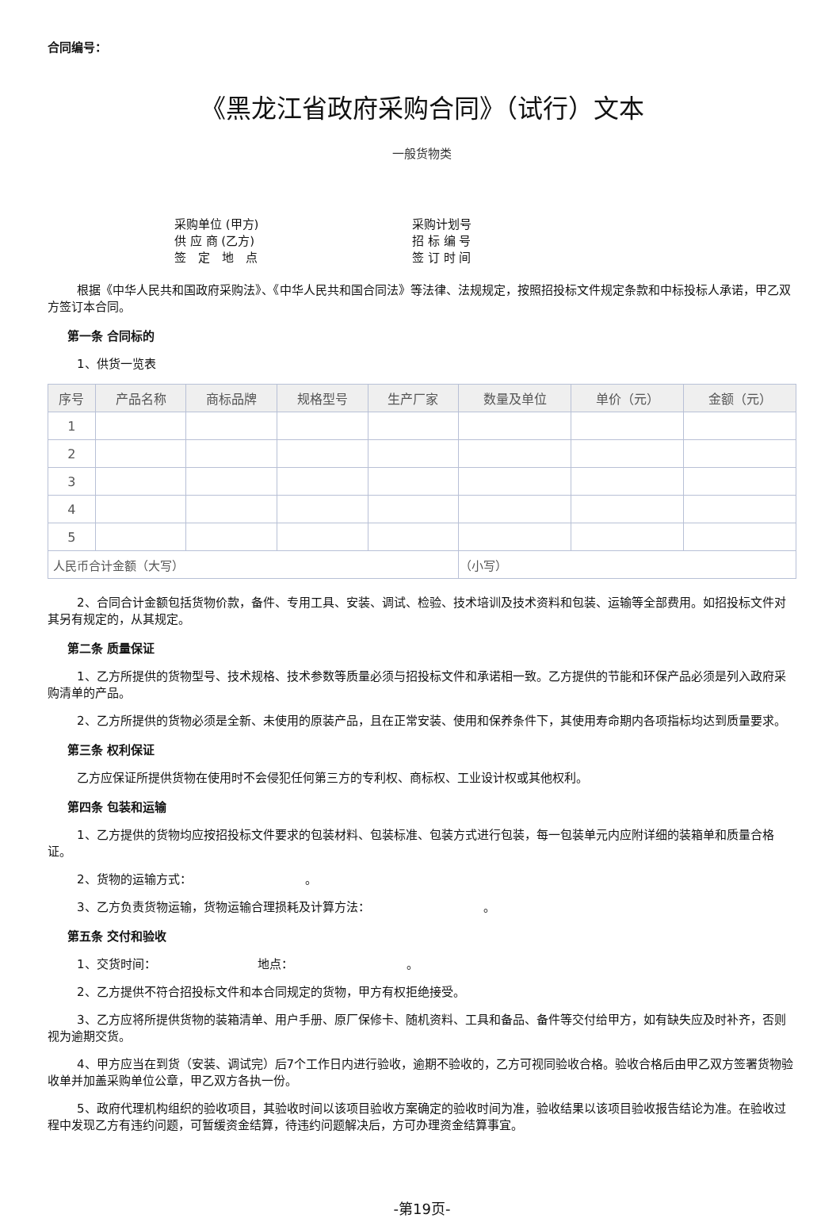合同编号：
《黑龙江省政府采购合同》（试行）文本
一般货物类
采购单位 (甲方) 采购计划号 供 应 商 (乙方) 招 标 编 号 签　定　地　点 签 订 时 间
根据《中华人民共和国政府采购法》、《中华人民共和国合同法》等法律、法规规定，按照招投标文件规定条款和中标投标人承诺，甲乙双方签订本合同。
第一条 合同标的
1、供货一览表
| 序号 | 产品名称 | 商标品牌 | 规格型号 | 生产厂家 | 数量及单位 | 单价（元） | 金额（元） |
| --- | --- | --- | --- | --- | --- | --- | --- |
| 1 | | | | | | | |
| 2 | | | | | | | |
| 3 | | | | | | | |
| 4 | | | | | | | |
| 5 | | | | | | | |
| 人民币合计金额（大写） | | | | | （小写） | | |
2、合同合计金额包括货物价款，备件、专用工具、安装、调试、检验、技术培训及技术资料和包装、运输等全部费用。如招投标文件对其另有规定的，从其规定。
第二条 质量保证
1、乙方所提供的货物型号、技术规格、技术参数等质量必须与招投标文件和承诺相一致。乙方提供的节能和环保产品必须是列入政府采购清单的产品。
2、乙方所提供的货物必须是全新、未使用的原装产品，且在正常安装、使用和保养条件下，其使用寿命期内各项指标均达到质量要求。
第三条 权利保证
乙方应保证所提供货物在使用时不会侵犯任何第三方的专利权、商标权、工业设计权或其他权利。
第四条 包装和运输
1、乙方提供的货物均应按招投标文件要求的包装材料、包装标准、包装方式进行包装，每一包装单元内应附详细的装箱单和质量合格证。
2、货物的运输方式：　　　　　　　　　　。
3、乙方负责货物运输，货物运输合理损耗及计算方法：　　　　　　　　　　。
第五条 交付和验收
1、交货时间：　　　　　　　　　地点：　　　　　　　　　　。
2、乙方提供不符合招投标文件和本合同规定的货物，甲方有权拒绝接受。
3、乙方应将所提供货物的装箱清单、用户手册、原厂保修卡、随机资料、工具和备品、备件等交付给甲方，如有缺失应及时补齐，否则视为逾期交货。
4、甲方应当在到货（安装、调试完）后7个工作日内进行验收，逾期不验收的，乙方可视同验收合格。验收合格后由甲乙双方签署货物验收单并加盖采购单位公章，甲乙双方各执一份。
5、政府代理机构组织的验收项目，其验收时间以该项目验收方案确定的验收时间为准，验收结果以该项目验收报告结论为准。在验收过程中发现乙方有违约问题，可暂缓资金结算，待违约问题解决后，方可办理资金结算事宜。
-第19页-